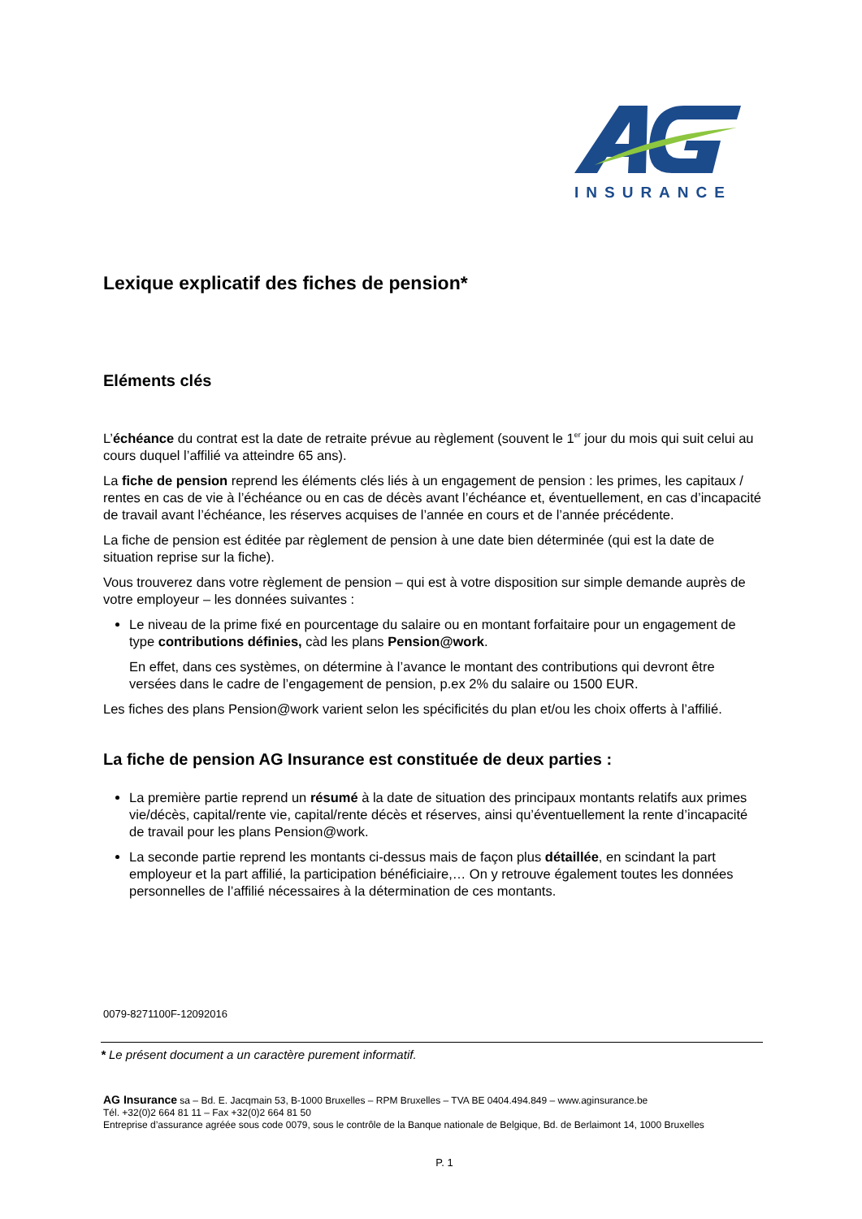INSURANCE
Lexique explicatif des fiches de pension*
Eléments clés
L’échéance du contrat est la date de retraite prévue au règlement (souvent le 1<sup>er</sup> jour du mois qui suit celui au cours duquel l’affilié va atteindre 65 ans).
La fiche de pension reprend les éléments clés liés à un engagement de pension : les primes, les capitaux / rentes en cas de vie à l’échéance ou en cas de décès avant l’échéance et, éventuellement, en cas d’incapacité de travail avant l’échéance, les réserves acquises de l’année en cours et de l’année précédente.
La fiche de pension est éditée par règlement de pension à une date bien déterminée (qui est la date de situation reprise sur la fiche).
Vous trouverez dans votre règlement de pension – qui est à votre disposition sur simple demande auprès de votre employeur – les données suivantes :
Le niveau de la prime fixé en pourcentage du salaire ou en montant forfaitaire pour un engagement de type contributions définies, càd les plans Pension@work.
En effet, dans ces systèmes, on détermine à l’avance le montant des contributions qui devront être versées dans le cadre de l’engagement de pension, p.ex 2% du salaire ou 1500 EUR.
Les fiches des plans Pension@work varient selon les spécificités du plan et/ou les choix offerts à l’affilié.
La fiche de pension AG Insurance est constituée de deux parties :
La première partie reprend un résumé à la date de situation des principaux montants relatifs aux primes vie/décès, capital/rente vie, capital/rente décès et réserves, ainsi qu’éventuellement la rente d’incapacité de travail pour les plans Pension@work.
La seconde partie reprend les montants ci-dessus mais de façon plus détaillée, en scindant la part employeur et la part affilié, la participation bénéficiaire,… On y retrouve également toutes les données personnelles de l’affilié nécessaires à la détermination de ces montants.
0079-8271100F-12092016
* Le présent document a un caractère purement informatif.
AG Insurance sa – Bd. E. Jacqmain 53, B-1000 Bruxelles – RPM Bruxelles – TVA BE 0404.494.849 – www.aginsurance.be
Tél. +32(0)2 664 81 11 – Fax +32(0)2 664 81 50
Entreprise d’assurance agréée sous code 0079, sous le contrôle de la Banque nationale de Belgique, Bd. de Berlaimont 14, 1000 Bruxelles
P. 1